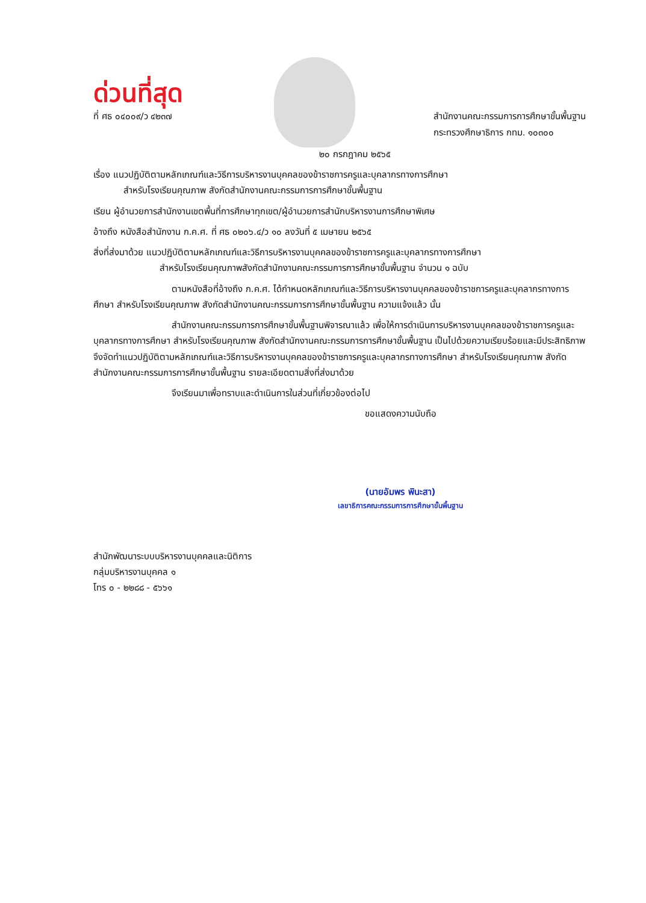ด่วนที่สุด
ที่ ศธ ๐๔๐๐๙/ว ๔๒๓๗ สำนักงานคณะกรรมการการศึกษาขั้นพื้นฐาน
กระทรวงศึกษาธิการ กทม. ๑๐๓๐๐
๒๐ กรกฎาคม ๒๕๖๕
เรื่อง แนวปฏิบัติตามหลักเกณฑ์และวิธีการบริหารงานบุคคลของข้าราชการครูและบุคลากรทางการศึกษา
สำหรับโรงเรียนคุณภาพ สังกัดสำนักงานคณะกรรมการการศึกษาขั้นพื้นฐาน
เรียน ผู้อำนวยการสำนักงานเขตพื้นที่การศึกษาทุกเขต/ผู้อำนวยการสำนักบริหารงานการศึกษาพิเศษ
อ้างถึง หนังสือสำนักงาน ก.ค.ศ. ที่ ศธ ๐๒๐๖.๔/ว ๑๐ ลงวันที่ ๕ เมษายน ๒๕๖๕
สิ่งที่ส่งมาด้วย แนวปฏิบัติตามหลักเกณฑ์และวิธีการบริหารงานบุคคลของข้าราชการครูและบุคลากรทางการศึกษา
สำหรับโรงเรียนคุณภาพสังกัดสำนักงานคณะกรรมการการศึกษาขั้นพื้นฐาน จำนวน ๑ ฉบับ
ตามหนังสือที่อ้างถึง ก.ค.ศ. ได้กำหนดหลักเกณฑ์และวิธีการบริหารงานบุคคลของข้าราชการครูและบุคลากรทางการศึกษา สำหรับโรงเรียนคุณภาพ สังกัดสำนักงานคณะกรรมการการศึกษาขั้นพื้นฐาน ความแจ้งแล้ว นั้น
สำนักงานคณะกรรมการการศึกษาขั้นพื้นฐานพิจารณาแล้ว เพื่อให้การดำเนินการบริหารงานบุคคลของข้าราชการครูและบุคลากรทางการศึกษา สำหรับโรงเรียนคุณภาพ สังกัดสำนักงานคณะกรรมการการศึกษาขั้นพื้นฐาน เป็นไปด้วยความเรียบร้อยและมีประสิทธิภาพ จึงจัดทำแนวปฏิบัติตามหลักเกณฑ์และวิธีการบริหารงานบุคคลของข้าราชการครูและบุคลากรทางการศึกษา สำหรับโรงเรียนคุณภาพ สังกัดสำนักงานคณะกรรมการการศึกษาขั้นพื้นฐาน รายละเอียดตามสิ่งที่ส่งมาด้วย
จึงเรียนมาเพื่อทราบและดำเนินการในส่วนที่เกี่ยวข้องต่อไป
ขอแสดงความนับถือ
(นายอัมพร พินะสา)
เลขาธิการคณะกรรมการการศึกษาขั้นพื้นฐาน
สำนักพัฒนาระบบบริหารงานบุคคลและนิติการ
กลุ่มบริหารงานบุคคล ๑
โทร ๐ - ๒๒๘๘ - ๕๖๖๑